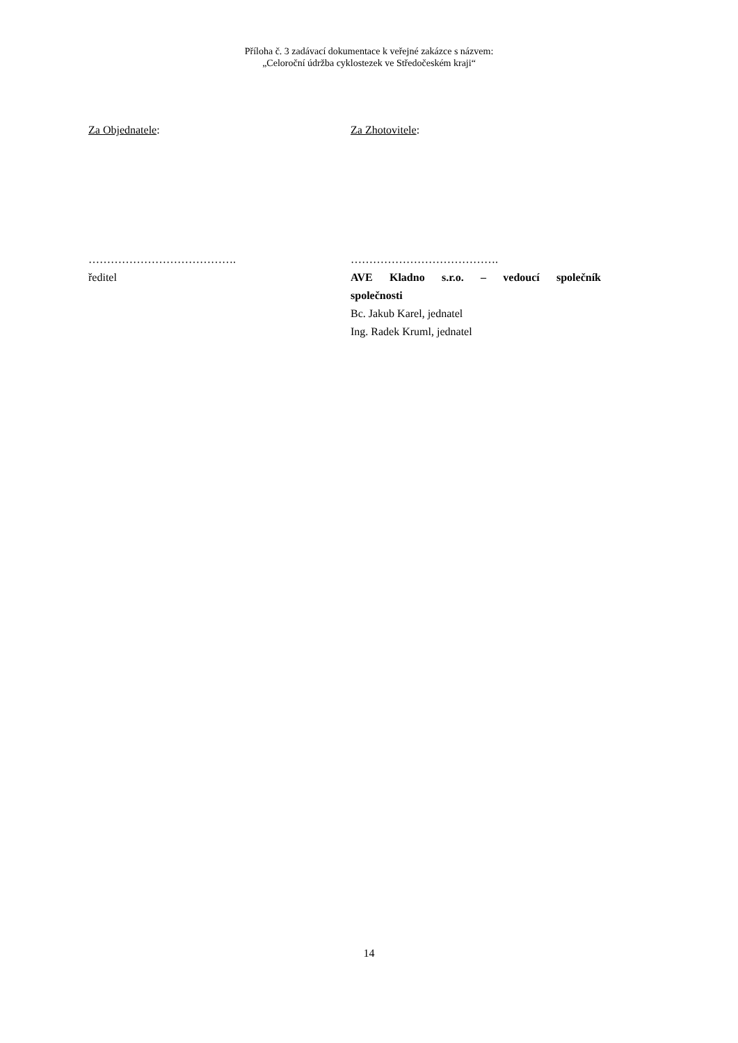Příloha č. 3 zadávací dokumentace k veřejné zakázce s názvem:
„Celoroční údržba cyklostezek ve Středočeském kraji“
Za Objednatele:
………………………………….
ředitel
Za Zhotovitele:
………………………………….
AVE Kladno s.r.o. – vedoucí společník
společnosti
Bc. Jakub Karel, jednatel
Ing. Radek Kruml, jednatel
14